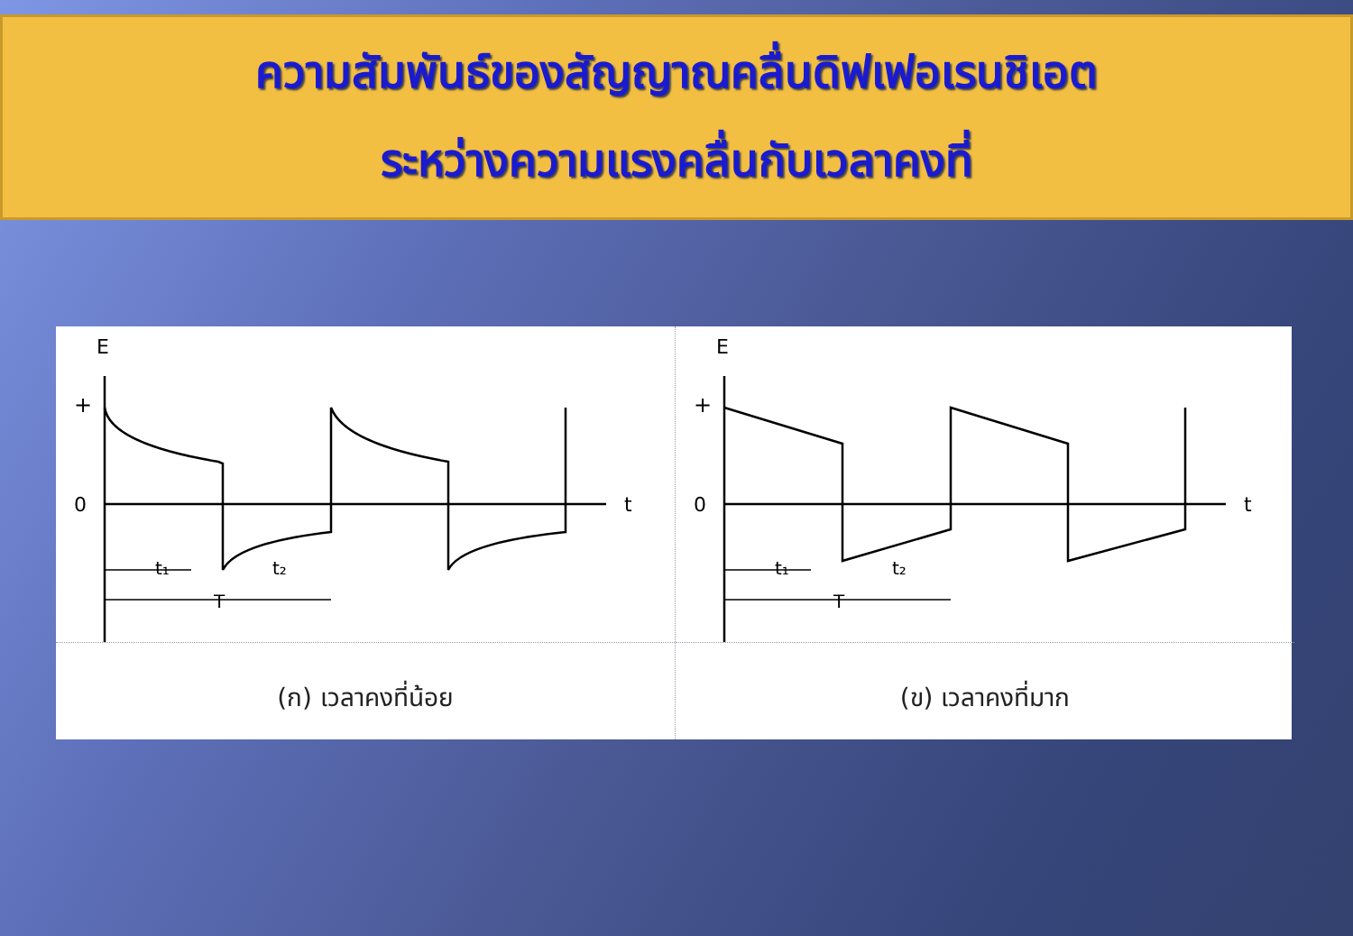ความสัมพันธ์ของสัญญาณคลื่นดิฟเฟอเรนชิเอต
ระหว่างความแรงคลื่นกับเวลาคงที่
E
0
+
t
t₁
t₂
T
(ก) เวลาคงที่น้อย
E
0
+
t
t₁
t₂
T
(ข) เวลาคงที่มาก